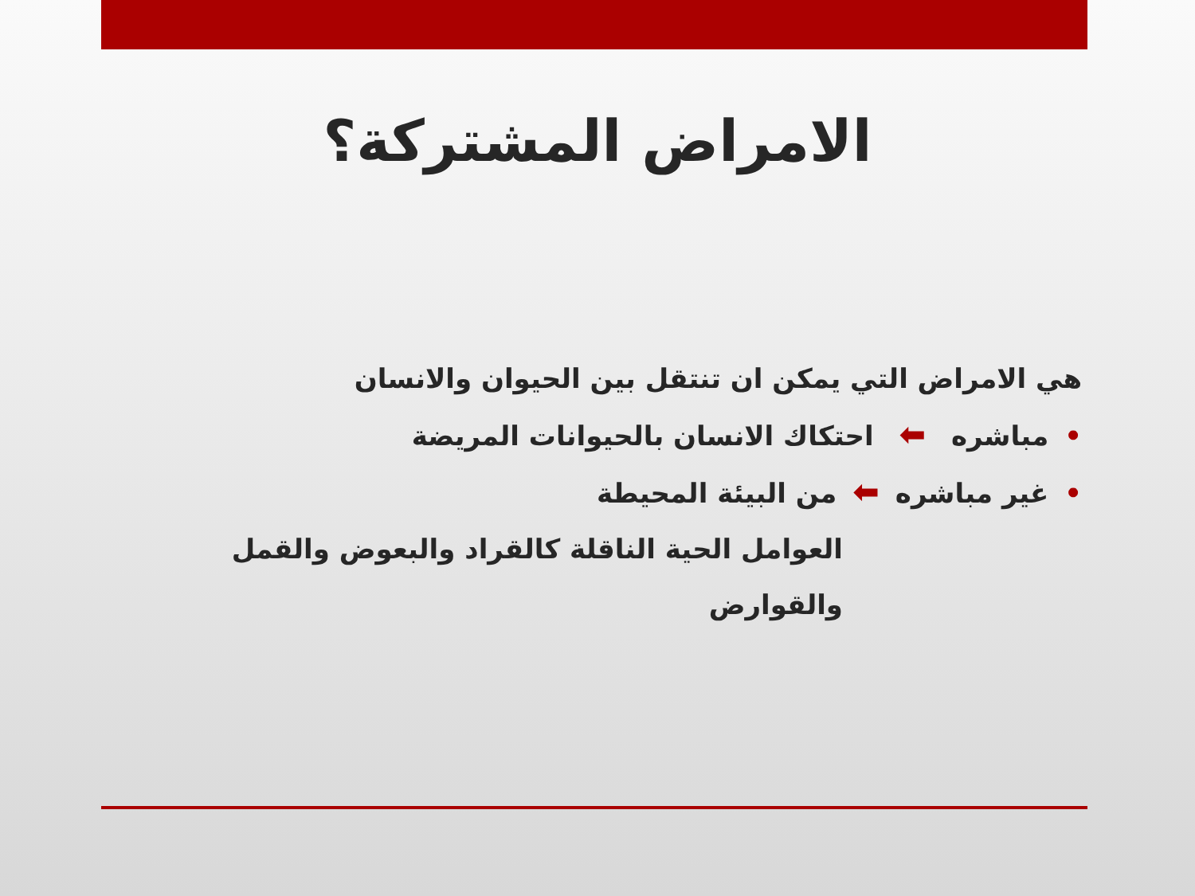الامراض المشتركة؟
هي الامراض التي يمكن ان تنتقل بين الحيوان والانسان
•مباشره ⬅ احتكاك الانسان بالحيوانات المريضة
•غير مباشره ⬅ من البيئة المحيطة
العوامل الحية الناقلة كالقراد والبعوض والقمل والقوارض